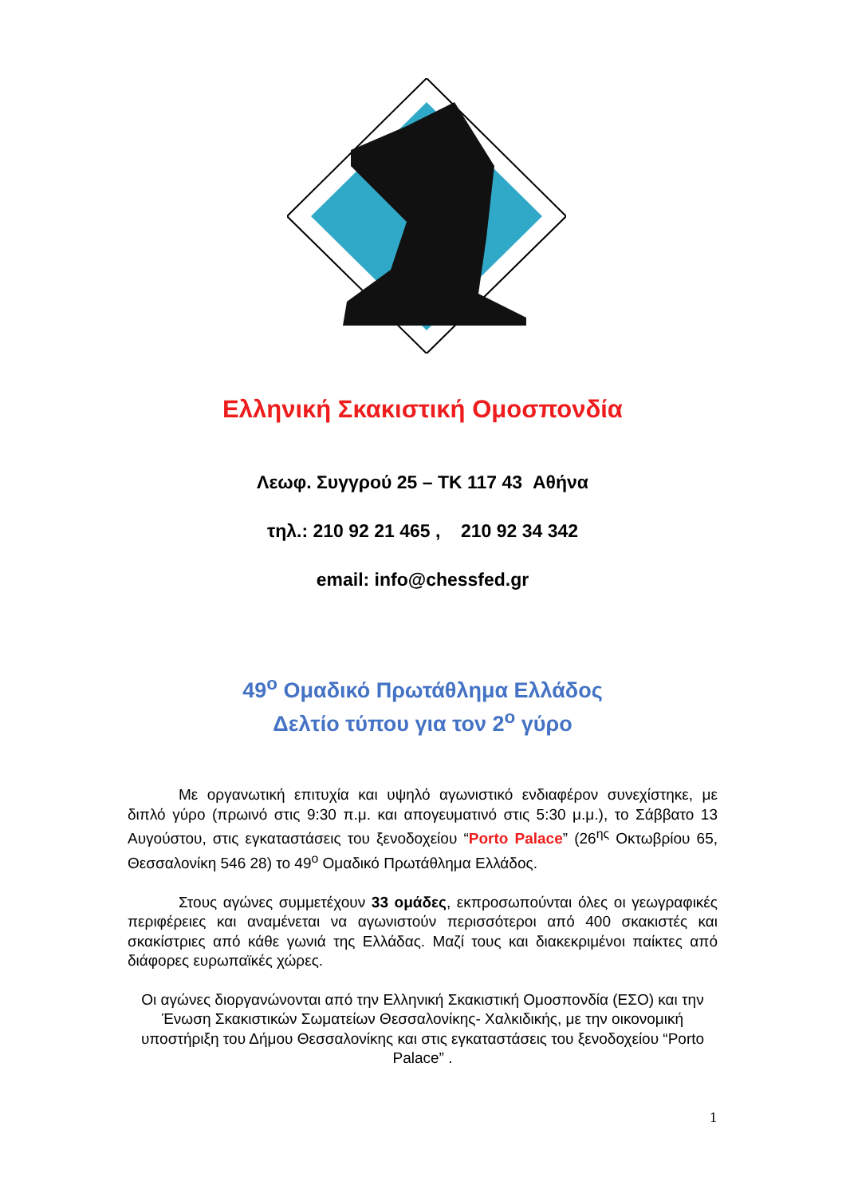Ελληνική Σκακιστική Ομοσπονδία
Λεωφ. Συγγρού 25 – ΤΚ 117 43 Αθήνα
τηλ.: 210 92 21 465 , 210 92 34 342
email: info@chessfed.gr
49<sup>ο</sup> Ομαδικό Πρωτάθλημα Ελλάδος
Δελτίο τύπου για τον 2<sup>ο</sup> γύρο
Με οργανωτική επιτυχία και υψηλό αγωνιστικό ενδιαφέρον συνεχίστηκε, με διπλό γύρο (πρωινό στις 9:30 π.μ. και απογευματινό στις 5:30 μ.μ.), το Σάββατο 13 Αυγούστου, στις εγκαταστάσεις του ξενοδοχείου “Porto Palace” (26<sup>ης</sup> Οκτωβρίου 65, Θεσσαλονίκη 546 28) το 49<sup>ο</sup> Ομαδικό Πρωτάθλημα Ελλάδος.
Στους αγώνες συμμετέχουν 33 ομάδες, εκπροσωπούνται όλες οι γεωγραφικές περιφέρειες και αναμένεται να αγωνιστούν περισσότεροι από 400 σκακιστές και σκακίστριες από κάθε γωνιά της Ελλάδας. Μαζί τους και διακεκριμένοι παίκτες από διάφορες ευρωπαϊκές χώρες.
Οι αγώνες διοργανώνονται από την Ελληνική Σκακιστική Ομοσπονδία (ΕΣΟ) και την Ένωση Σκακιστικών Σωματείων Θεσσαλονίκης- Χαλκιδικής, με την οικονομική υποστήριξη του Δήμου Θεσσαλονίκης και στις εγκαταστάσεις του ξενοδοχείου “Porto Palace” .
1